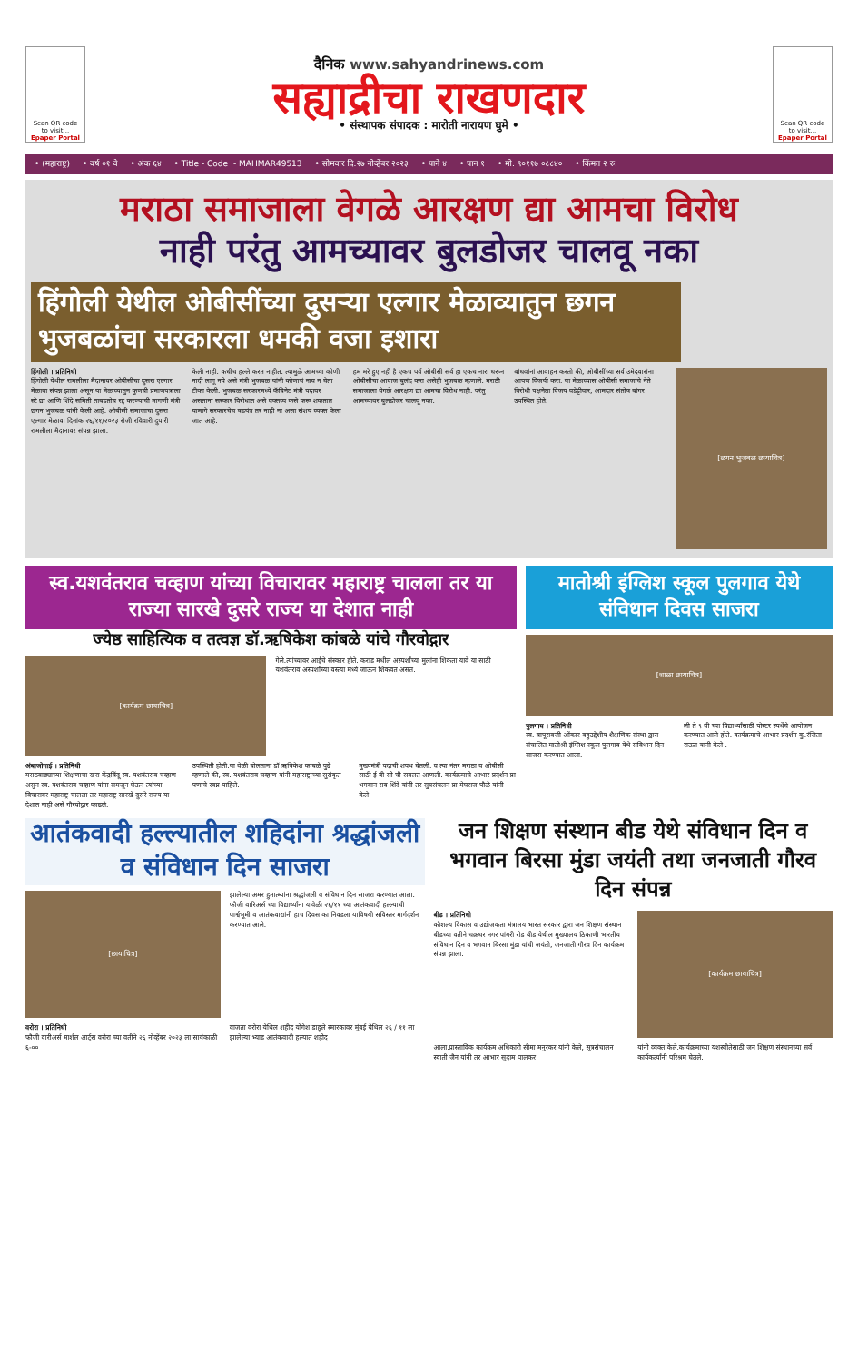Scan QR code
to visit...
Epaper Portal
दैनिक www.sahyandrinews.com
सह्याद्रीचा राखणदार
• संस्थापक संपादक : मारोती नारायण घुमे •
Scan QR code
to visit...
Epaper Portal
• (महाराष्ट्र) • वर्ष ०१ वे • अंक ६४ • Title - Code :- MAHMAR49513 • सोमवार दि.२७ नोव्हेंबर २०२३ • पाने ४ • पान १ • मो. ९०११७ ०८८४० • किंमत २ रु.
मराठा समाजाला वेगळे आरक्षण द्या आमचा विरोध
नाही परंतु आमच्यावर बुलडोजर चालवू नका
हिंगोली येथील ओबीसींच्या दुसऱ्या एल्गार मेळाव्यातुन छगन भुजबळांचा सरकारला धमकी वजा इशारा
हिंगोली । प्रतिनिधी
हिंगोली येथील रामलीला मैदानावर ओबीसींचा दुसरा एल्गार मेळावा संपन्न झाला असून या मेळाव्यातुन कुणबी प्रमाणपत्राला स्टे द्या आणि शिंदे समिती ताबडतोब रद्द करण्याची मागणी मंत्री छगन भुजबळ यांनी केली आहे. ओबीसी समाजाचा दुसरा एल्गार मेळावा दिनांक २६/११/२०२३ रोजी रविवारी दुपारी रामलीला मैदानावर संपन्न झाला.
केली नाही. कधीच हल्ले करत नाहीत. त्यामुळे आमच्या कोणी नादी लागू नये असे मंत्री भुजबळ यांनी कोणाचं नाव न घेता टीका केली. भुजबळ सरकारमध्ये कॅबिनेट मंत्री पदावर असतानां सरकार विरोधात असे वक्तव्य कसे करू शकतात यामागे सरकारचेच षडयंत्र तर नाही ना असा संशय व्यक्त केला जात आहे.
हम मरे हुए नही है एकच पर्व ओबीसी सर्व हा एकच नारा धरून ओबीसीचा आवाज बुलंद करा असेही भुजबळ म्हणाले. मराठी समाजाला वेगळे आरक्षण द्या आमचा विरोध नाही. परंतु आमच्यावर बुलडोजर चालवू नका.
बांधवांनां आवाहन करतो की, ओबीसींच्या सर्व उमेदवारांना आपण विजयी करा. या मेळाव्यास ओबीसी समाजाचे नेते विरोधी पक्षनेता विजय वडेट्टीवार, आमदार संतोष बांगर उपस्थित होते.
[छगन भुजबळ छायाचित्र]
स्व.यशवंतराव चव्हाण यांच्या विचारावर महाराष्ट्र चालला तर या राज्या सारखे दुसरे राज्य या देशात नाही
ज्येष्ठ साहित्यिक व तत्वज्ञ डॉ.ऋषिकेश कांबळे यांचे गौरवोद्गार
[कार्यक्रम छायाचित्र] गेले.त्यांच्यावर आईचे संस्कार होते. कराड मधील अस्पर्शांच्या मुलांना शिकता यावे या साठी यशवंतराव अस्पर्शांच्या वस्त्या मध्ये जाऊन शिकवत असत.
अंबाजोगाई । प्रतिनिधी
मराठवाड्याच्या शिक्षणाचा खरा केंद्रबिंदू स्व. यशवंतराव चव्हाण असुन स्व. यशवंतराव चव्हाण यांना समजून घेऊन त्यांच्या विचारावर महाराष्ट्र चालला तर महाराष्ट्र सारखे दुसरे राज्य या देशात नाही असे गौरवोद्गार काढले.
उपस्थिती होती.या वेळी बोलताना डॉ ऋषिकेश कांबळे पुढे म्हणाले की, स्व. यशवंतराव चव्हाण यांनी महाराष्ट्राच्या सुसंकृत पणाचे स्वप्न पाहिले.
मुख्यमंत्री पदाची शपथ घेतली. व त्या नंतर मराठा व ओबीसी साठी ई बी सी ची सवलत आणली. कार्यक्रमाचे आभार प्रदर्शन प्रा भगवान राव शिंदे यांनी तर सुत्रसंचलन प्रा मेघराज पौळे यांनी केले.
मातोश्री इंग्लिश स्कूल पुलगाव येथे संविधान दिवस साजरा
[शाळा छायाचित्र]
पुलगाव । प्रतिनिधी
स्व. बापूरावजी ओंकार बहुउद्देशीय शैक्षणिक संस्था द्वारा संचालित मातोश्री इंग्लिश स्कूल पुलगाव येथे संविधान दिन साजरा करण्यात आला.
ली ते ९ वी च्या विद्यार्थ्यांसाठी पोस्टर स्पर्धेचे आयोजन करण्यात आले होते. कार्यक्रमाचे आभार प्रदर्शन कु.रंजिता राऊत यानी केले .
आतंकवादी हल्ल्यातील शहिदांना श्रद्धांजली व संविधान दिन साजरा
[छायाचित्र] झालेल्या अमर हुतात्म्यांना श्रद्धांजली व संविधान दिन साजरा करण्यात आला. फौजी वारिअर्स च्या विद्यार्थ्यांना यावेळी २६/११ च्या आतंकवादी हल्ल्याची पार्श्वभूमी व आतंकवाद्यांनी हाच दिवस का निवडला याविषयी सविस्तर मार्गदर्शन करण्यात आले.
वरोरा । प्रतिनिधी
फौजी वारीअर्स मार्शल आर्ट्स वरोरा च्या वतीने २६ नोव्हेंबर २०२३ ला सायंकाळी ६-००
वाजता वरोरा येथिल शहीद योगेश डाहुले स्मारकावर मुंबई येथिल २६ / ११ ला झालेल्या भ्याड आतंकवादी हल्यात शहीद
जन शिक्षण संस्थान बीड येथे संविधान दिन व भगवान बिरसा मुंडा जयंती तथा जनजाती गौरव दिन संपन्न
बीड । प्रतिनिधी
कौशल्य विकास व उद्योजकता मंत्रालय भारत सरकार द्वारा जन शिक्षण संस्थान बीडच्या वतीने चक्रधर नगर पांगरी रोड बीड येथील मुख्यालय ठिकाणी भारतीय संविधान दिन व भगवान बिरसा मुंडा यांची जयंती, जनजाती गौरव दिन कार्यक्रम संपन्न झाला.
[कार्यक्रम छायाचित्र]
आला.प्रास्ताविक कार्यक्रम अधिकारी सीमा मनुरकर यांनी केले, सूत्रसंचालन स्वाती जैन यांनी तर आभार सुदाम पालकर
यांनी व्यक्त केले.कार्यक्रमाच्या यशस्वीतेसाठी जन शिक्षण संस्थानच्या सर्व कार्यकर्त्यांनी परिश्रम घेतले.